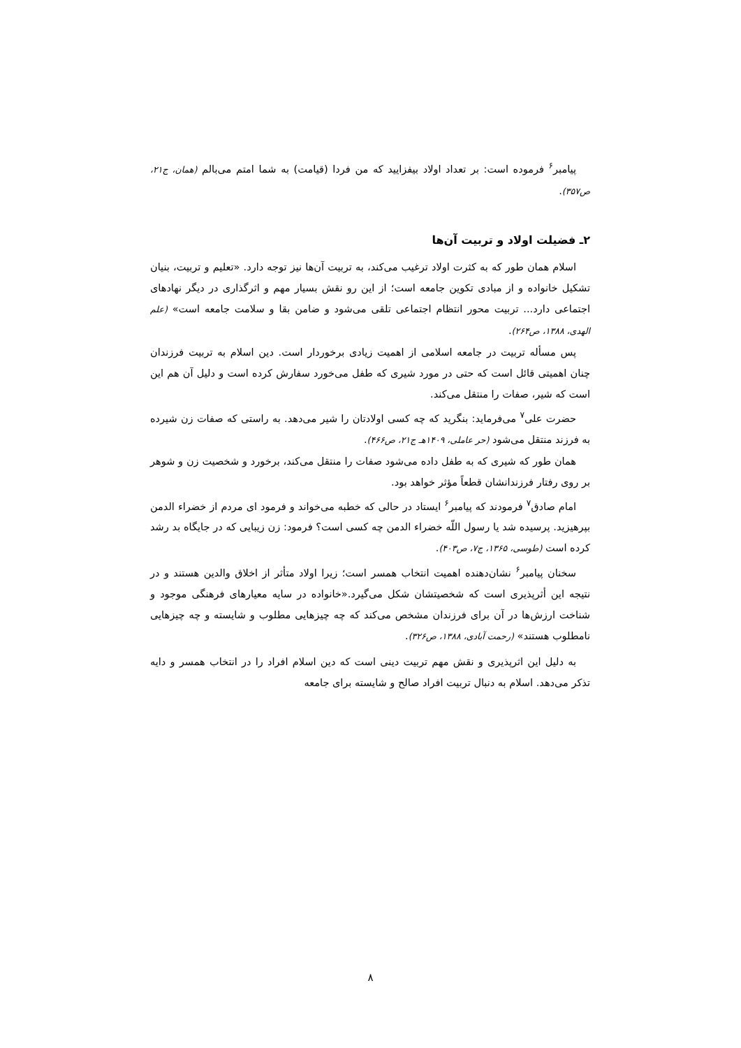پیامبر<sup>۶</sup> فرموده است: بر تعداد اولاد بیفزایید که من فردا (قیامت) به شما امتم می‌بالم (همان، ج۲۱، ص۳۵۷).
۲ـ فضیلت اولاد و تربیت آن‌ها
اسلام همان طور که به کثرت اولاد ترغیب می‌کند، به تربیت آن‌ها نیز توجه دارد. «تعلیم و تربیت، بنیان تشکیل خانواده و از مبادی تکوین جامعه است؛ از این رو نقش بسیار مهم و اثرگذاری در دیگر نهادهای اجتماعی دارد... تربیت محور انتظام اجتماعی تلقی می‌شود و ضامن بقا و سلامت جامعه است» (علم الهدی، ۱۳۸۸، ص۲۶۴).
پس مسأله تربیت در جامعه اسلامی از اهمیت زیادی برخوردار است. دین اسلام به تربیت فرزندان چنان اهمیتی قائل است که حتی در مورد شیری که طفل می‌خورد سفارش کرده است و دلیل آن هم این است که شیر، صفات را منتقل می‌کند.
حضرت علی<sup>۷</sup> می‌فرماید: بنگرید که چه کسی اولادتان را شیر می‌دهد. به راستی که صفات زن شیرده به فرزند منتقل می‌شود (حر عاملی، ۱۴۰۹هـ ج۲۱، ص۴۶۶).
همان طور که شیری که به طفل داده می‌شود صفات را منتقل می‌کند، برخورد و شخصیت زن و شوهر بر روی رفتار فرزندانشان قطعاً مؤثر خواهد بود.
امام صادق<sup>۷</sup> فرمودند که پیامبر<sup>۶</sup> ایستاد در حالی که خطبه می‌خواند و فرمود ای مردم از خضراء الدمن بپرهیزید. پرسیده شد یا رسول اللّه خضراء الدمن چه کسی است؟ فرمود: زن زیبایی که در جایگاه بد رشد کرده است (طوسی، ۱۳۶۵، ج۷، ص۴۰۳).
سخنان پیامبر<sup>۶</sup> نشان‌دهنده اهمیت انتخاب همسر است؛ زیرا اولاد متأثر از اخلاق والدین هستند و در نتیجه این أثرپذیری است که شخصیتشان شکل می‌گیرد.«خانواده در سایه معیارهای فرهنگی موجود و شناخت ارزش‌ها در آن برای فرزندان مشخص می‌کند که چه چیزهایی مطلوب و شایسته و چه چیزهایی نامطلوب هستند» (رحمت آبادی، ۱۳۸۸، ص۳۲۶).
به دلیل این اثرپذیری و نقش مهم تربیت دینی است که دین اسلام افراد را در انتخاب همسر و دایه تذکر می‌دهد. اسلام به دنبال تربیت افراد صالح و شایسته برای جامعه
۸